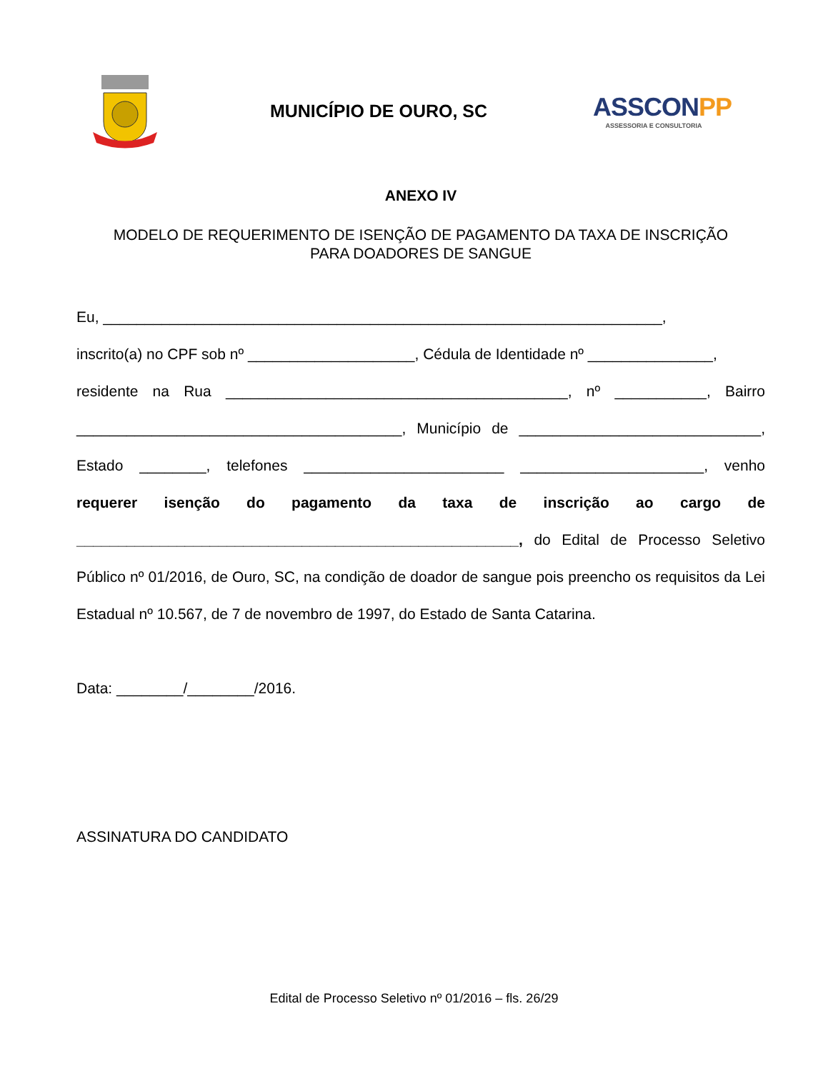MUNICÍPIO DE OURO, SC
ASSCONPP
ASSESSORIA E CONSULTORIA
ANEXO IV
MODELO DE REQUERIMENTO DE ISENÇÃO DE PAGAMENTO DA TAXA DE INSCRIÇÃO
PARA DOADORES DE SANGUE
Eu, ___________________________________________________________________,
inscrito(a) no CPF sob nº ____________________, Cédula de Identidade nº _______________,
residente na Rua _________________________________________, nº ___________, Bairro _______________________________________, Município de _____________________________, Estado ________, telefones ________________________ ______________________, venho requerer isenção do pagamento da taxa de inscrição ao cargo de _____________________________________________________, do Edital de Processo Seletivo Público nº 01/2016, de Ouro, SC, na condição de doador de sangue pois preencho os requisitos da Lei Estadual nº 10.567, de 7 de novembro de 1997, do Estado de Santa Catarina.
Data: ________/________/2016.
ASSINATURA DO CANDIDATO
Edital de Processo Seletivo nº 01/2016 – fls. 26/29